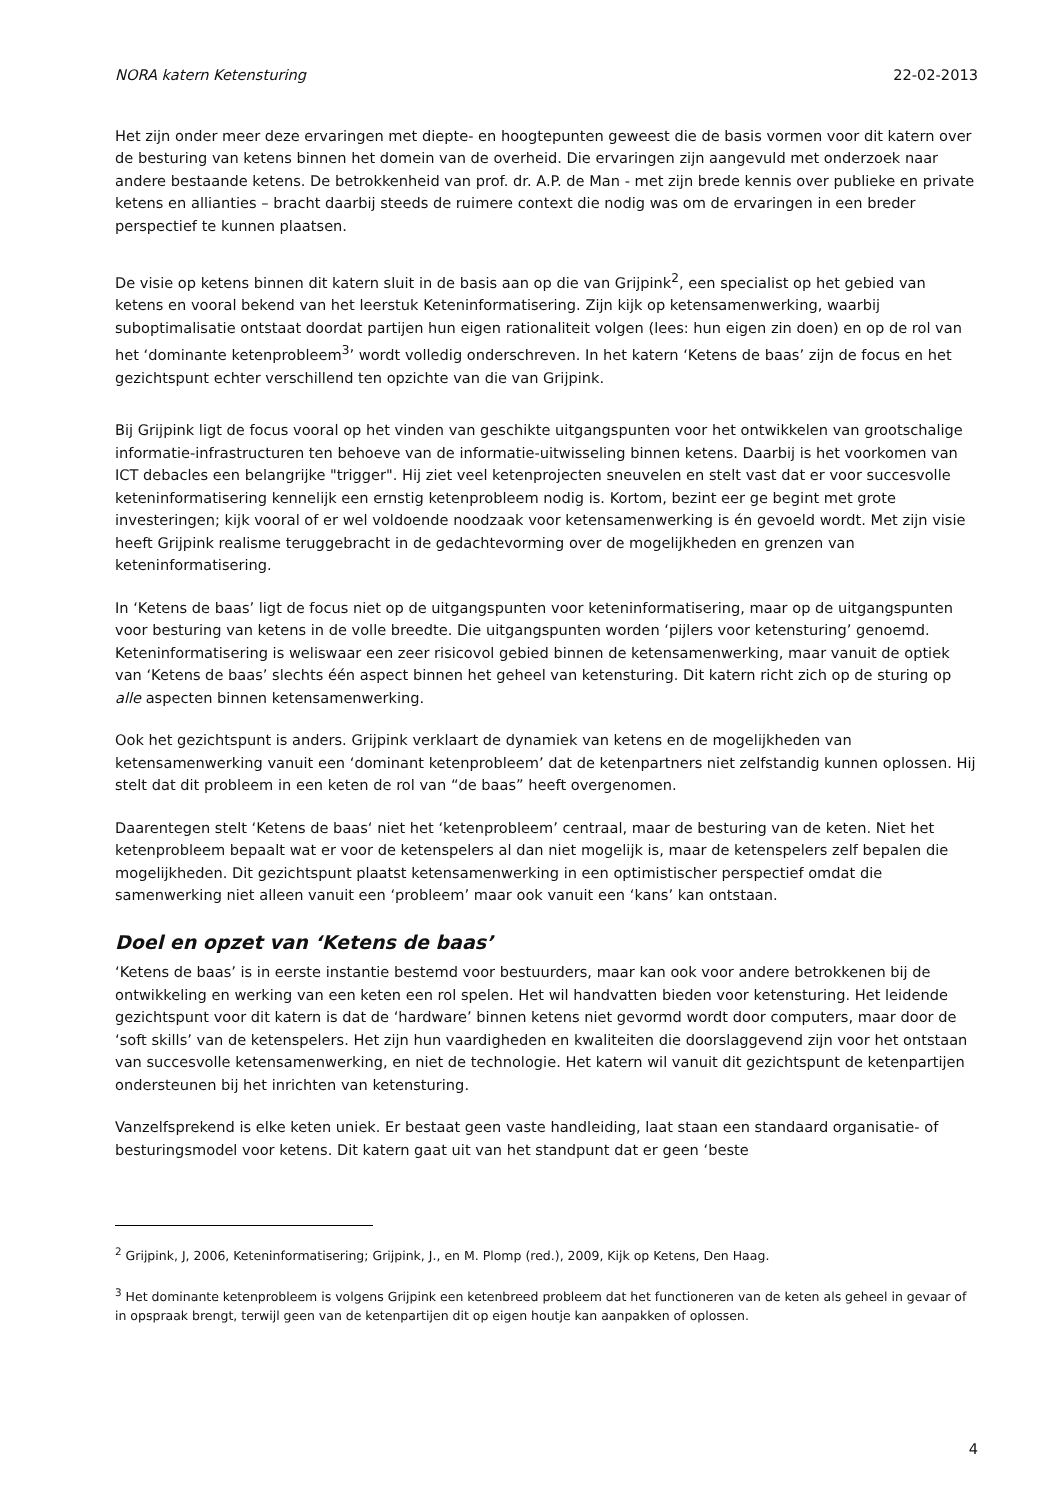NORA katern Ketensturing 22-02-2013
Het zijn onder meer deze ervaringen met diepte- en hoogtepunten geweest die de basis vormen voor dit katern over de besturing van ketens binnen het domein van de overheid. Die ervaringen zijn aangevuld met onderzoek naar andere bestaande ketens. De betrokkenheid van prof. dr. A.P. de Man - met zijn brede kennis over publieke en private ketens en allianties – bracht daarbij steeds de ruimere context die nodig was om de ervaringen in een breder perspectief te kunnen plaatsen.
De visie op ketens binnen dit katern sluit in de basis aan op die van Grijpink<sup>2</sup>, een specialist op het gebied van ketens en vooral bekend van het leerstuk Keteninformatisering. Zijn kijk op ketensamenwerking, waarbij suboptimalisatie ontstaat doordat partijen hun eigen rationaliteit volgen (lees: hun eigen zin doen) en op de rol van het ‘dominante ketenprobleem<sup>3</sup>’ wordt volledig onderschreven. In het katern ‘Ketens de baas’ zijn de focus en het gezichtspunt echter verschillend ten opzichte van die van Grijpink.
Bij Grijpink ligt de focus vooral op het vinden van geschikte uitgangspunten voor het ontwikkelen van grootschalige informatie-infrastructuren ten behoeve van de informatie-uitwisseling binnen ketens. Daarbij is het voorkomen van ICT debacles een belangrijke "trigger". Hij ziet veel ketenprojecten sneuvelen en stelt vast dat er voor succesvolle keteninformatisering kennelijk een ernstig ketenprobleem nodig is. Kortom, bezint eer ge begint met grote investeringen; kijk vooral of er wel voldoende noodzaak voor ketensamenwerking is én gevoeld wordt. Met zijn visie heeft Grijpink realisme teruggebracht in de gedachtevorming over de mogelijkheden en grenzen van keteninformatisering.
In ‘Ketens de baas’ ligt de focus niet op de uitgangspunten voor keteninformatisering, maar op de uitgangspunten voor besturing van ketens in de volle breedte. Die uitgangspunten worden ‘pijlers voor ketensturing’ genoemd. Keteninformatisering is weliswaar een zeer risicovol gebied binnen de ketensamenwerking, maar vanuit de optiek van ‘Ketens de baas’ slechts één aspect binnen het geheel van ketensturing. Dit katern richt zich op de sturing op alle aspecten binnen ketensamenwerking.
Ook het gezichtspunt is anders. Grijpink verklaart de dynamiek van ketens en de mogelijkheden van ketensamenwerking vanuit een ‘dominant ketenprobleem’ dat de ketenpartners niet zelfstandig kunnen oplossen. Hij stelt dat dit probleem in een keten de rol van “de baas” heeft overgenomen.
Daarentegen stelt ‘Ketens de baas‘ niet het ‘ketenprobleem’ centraal, maar de besturing van de keten. Niet het ketenprobleem bepaalt wat er voor de ketenspelers al dan niet mogelijk is, maar de ketenspelers zelf bepalen die mogelijkheden. Dit gezichtspunt plaatst ketensamenwerking in een optimistischer perspectief omdat die samenwerking niet alleen vanuit een ‘probleem’ maar ook vanuit een ‘kans’ kan ontstaan.
Doel en opzet van ‘Ketens de baas’
‘Ketens de baas’ is in eerste instantie bestemd voor bestuurders, maar kan ook voor andere betrokkenen bij de ontwikkeling en werking van een keten een rol spelen. Het wil handvatten bieden voor ketensturing. Het leidende gezichtspunt voor dit katern is dat de ‘hardware’ binnen ketens niet gevormd wordt door computers, maar door de ‘soft skills’ van de ketenspelers. Het zijn hun vaardigheden en kwaliteiten die doorslaggevend zijn voor het ontstaan van succesvolle ketensamenwerking, en niet de technologie. Het katern wil vanuit dit gezichtspunt de ketenpartijen ondersteunen bij het inrichten van ketensturing.
Vanzelfsprekend is elke keten uniek. Er bestaat geen vaste handleiding, laat staan een standaard organisatie- of besturingsmodel voor ketens. Dit katern gaat uit van het standpunt dat er geen ‘beste
<sup>2</sup> Grijpink, J, 2006, Keteninformatisering; Grijpink, J., en M. Plomp (red.), 2009, Kijk op Ketens, Den Haag.
<sup>3</sup> Het dominante ketenprobleem is volgens Grijpink een ketenbreed probleem dat het functioneren van de keten als geheel in gevaar of in opspraak brengt, terwijl geen van de ketenpartijen dit op eigen houtje kan aanpakken of oplossen.
4